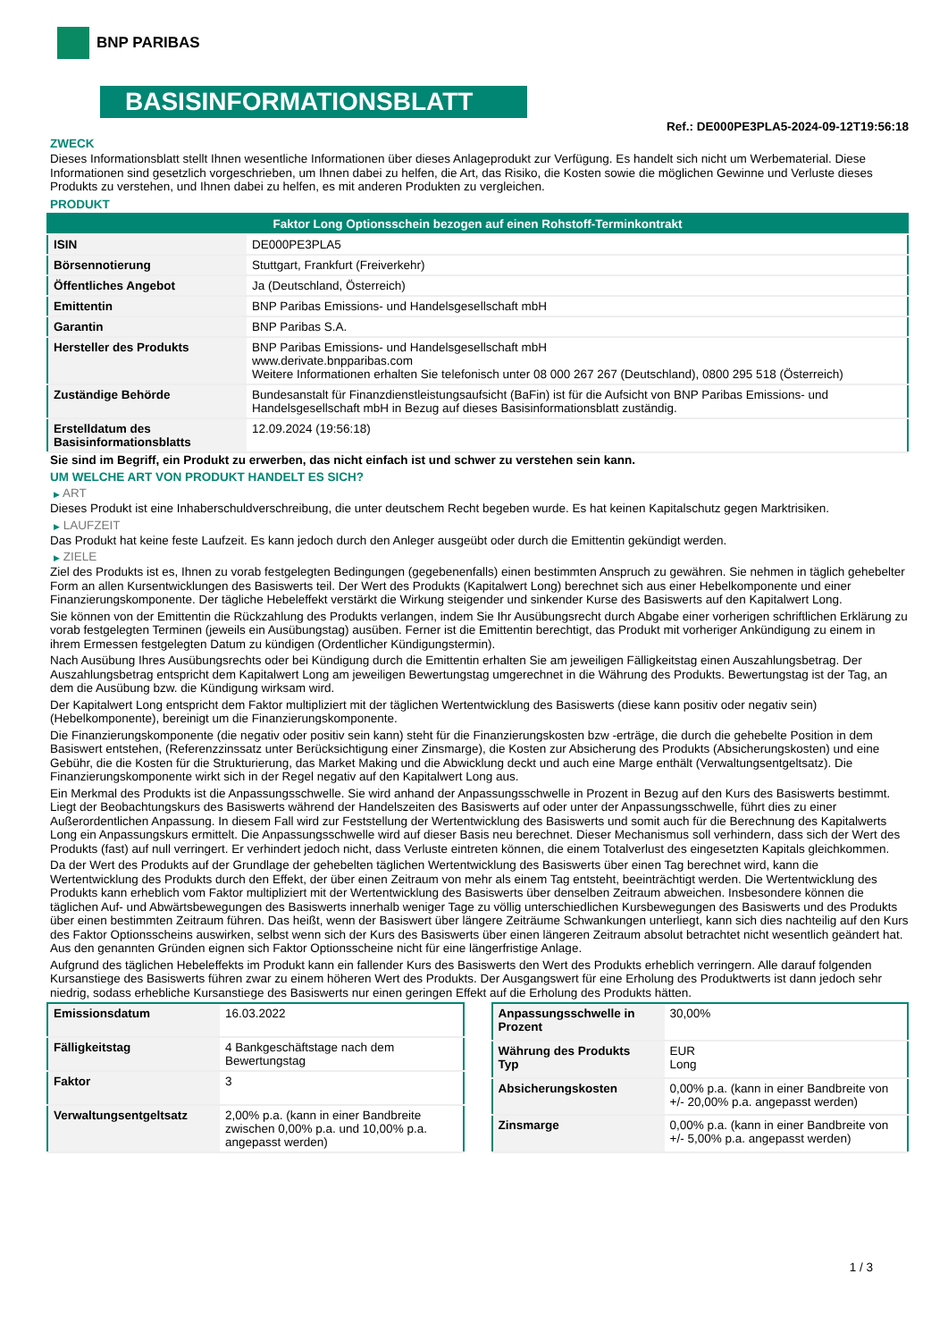BNP PARIBAS
BASISINFORMATIONSBLATT
Ref.: DE000PE3PLA5-2024-09-12T19:56:18
ZWECK
Dieses Informationsblatt stellt Ihnen wesentliche Informationen über dieses Anlageprodukt zur Verfügung. Es handelt sich nicht um Werbematerial. Diese Informationen sind gesetzlich vorgeschrieben, um Ihnen dabei zu helfen, die Art, das Risiko, die Kosten sowie die möglichen Gewinne und Verluste dieses Produkts zu verstehen, und Ihnen dabei zu helfen, es mit anderen Produkten zu vergleichen.
PRODUKT
| Faktor Long Optionsschein bezogen auf einen Rohstoff-Terminkontrakt | |
| ISIN | DE000PE3PLA5 |
| Börsennotierung | Stuttgart, Frankfurt (Freiverkehr) |
| Öffentliches Angebot | Ja (Deutschland, Österreich) |
| Emittentin | BNP Paribas Emissions- und Handelsgesellschaft mbH |
| Garantin | BNP Paribas S.A. |
| Hersteller des Produkts | BNP Paribas Emissions- und Handelsgesellschaft mbH www.derivate.bnpparibas.com Weitere Informationen erhalten Sie telefonisch unter 08 000 267 267 (Deutschland), 0800 295 518 (Österreich) |
| Zuständige Behörde | Bundesanstalt für Finanzdienstleistungsaufsicht (BaFin) ist für die Aufsicht von BNP Paribas Emissions- und Handelsgesellschaft mbH in Bezug auf dieses Basisinformationsblatt zuständig. |
| Erstelldatum des Basisinformationsblatts | 12.09.2024 (19:56:18) |
Sie sind im Begriff, ein Produkt zu erwerben, das nicht einfach ist und schwer zu verstehen sein kann.
UM WELCHE ART VON PRODUKT HANDELT ES SICH?
▶ ART
Dieses Produkt ist eine Inhaberschuldverschreibung, die unter deutschem Recht begeben wurde. Es hat keinen Kapitalschutz gegen Marktrisiken.
▶ LAUFZEIT
Das Produkt hat keine feste Laufzeit. Es kann jedoch durch den Anleger ausgeübt oder durch die Emittentin gekündigt werden.
▶ ZIELE
Ziel des Produkts ist es, Ihnen zu vorab festgelegten Bedingungen (gegebenenfalls) einen bestimmten Anspruch zu gewähren. Sie nehmen in täglich gehebelter Form an allen Kursentwicklungen des Basiswerts teil. Der Wert des Produkts (Kapitalwert Long) berechnet sich aus einer Hebelkomponente und einer Finanzierungskomponente. Der tägliche Hebeleffekt verstärkt die Wirkung steigender und sinkender Kurse des Basiswerts auf den Kapitalwert Long.
Sie können von der Emittentin die Rückzahlung des Produkts verlangen, indem Sie Ihr Ausübungsrecht durch Abgabe einer vorherigen schriftlichen Erklärung zu vorab festgelegten Terminen (jeweils ein Ausübungstag) ausüben. Ferner ist die Emittentin berechtigt, das Produkt mit vorheriger Ankündigung zu einem in ihrem Ermessen festgelegten Datum zu kündigen (Ordentlicher Kündigungstermin).
Nach Ausübung Ihres Ausübungsrechts oder bei Kündigung durch die Emittentin erhalten Sie am jeweiligen Fälligkeitstag einen Auszahlungsbetrag. Der Auszahlungsbetrag entspricht dem Kapitalwert Long am jeweiligen Bewertungstag umgerechnet in die Währung des Produkts. Bewertungstag ist der Tag, an dem die Ausübung bzw. die Kündigung wirksam wird.
Der Kapitalwert Long entspricht dem Faktor multipliziert mit der täglichen Wertentwicklung des Basiswerts (diese kann positiv oder negativ sein) (Hebelkomponente), bereinigt um die Finanzierungskomponente.
Die Finanzierungskomponente (die negativ oder positiv sein kann) steht für die Finanzierungskosten bzw -erträge, die durch die gehebelte Position in dem Basiswert entstehen, (Referenzzinssatz unter Berücksichtigung einer Zinsmarge), die Kosten zur Absicherung des Produkts (Absicherungskosten) und eine Gebühr, die die Kosten für die Strukturierung, das Market Making und die Abwicklung deckt und auch eine Marge enthält (Verwaltungsentgeltsatz). Die Finanzierungskomponente wirkt sich in der Regel negativ auf den Kapitalwert Long aus.
Ein Merkmal des Produkts ist die Anpassungsschwelle. Sie wird anhand der Anpassungsschwelle in Prozent in Bezug auf den Kurs des Basiswerts bestimmt. Liegt der Beobachtungskurs des Basiswerts während der Handelszeiten des Basiswerts auf oder unter der Anpassungsschwelle, führt dies zu einer Außerordentlichen Anpassung. In diesem Fall wird zur Feststellung der Wertentwicklung des Basiswerts und somit auch für die Berechnung des Kapitalwerts Long ein Anpassungskurs ermittelt. Die Anpassungsschwelle wird auf dieser Basis neu berechnet. Dieser Mechanismus soll verhindern, dass sich der Wert des Produkts (fast) auf null verringert. Er verhindert jedoch nicht, dass Verluste eintreten können, die einem Totalverlust des eingesetzten Kapitals gleichkommen.
Da der Wert des Produkts auf der Grundlage der gehebelten täglichen Wertentwicklung des Basiswerts über einen Tag berechnet wird, kann die Wertentwicklung des Produkts durch den Effekt, der über einen Zeitraum von mehr als einem Tag entsteht, beeinträchtigt werden. Die Wertentwicklung des Produkts kann erheblich vom Faktor multipliziert mit der Wertentwicklung des Basiswerts über denselben Zeitraum abweichen. Insbesondere können die täglichen Auf- und Abwärtsbewegungen des Basiswerts innerhalb weniger Tage zu völlig unterschiedlichen Kursbewegungen des Basiswerts und des Produkts über einen bestimmten Zeitraum führen. Das heißt, wenn der Basiswert über längere Zeiträume Schwankungen unterliegt, kann sich dies nachteilig auf den Kurs des Faktor Optionsscheins auswirken, selbst wenn sich der Kurs des Basiswerts über einen längeren Zeitraum absolut betrachtet nicht wesentlich geändert hat. Aus den genannten Gründen eignen sich Faktor Optionsscheine nicht für eine längerfristige Anlage.
Aufgrund des täglichen Hebeleffekts im Produkt kann ein fallender Kurs des Basiswerts den Wert des Produkts erheblich verringern. Alle darauf folgenden Kursanstiege des Basiswerts führen zwar zu einem höheren Wert des Produkts. Der Ausgangswert für eine Erholung des Produktwerts ist dann jedoch sehr niedrig, sodass erhebliche Kursanstiege des Basiswerts nur einen geringen Effekt auf die Erholung des Produkts hätten.
| Emissionsdatum | 16.03.2022 |
| Fälligkeitstag | 4 Bankgeschäftstage nach dem Bewertungstag |
| Faktor | 3 |
| Verwaltungsentgeltsatz | 2,00% p.a. (kann in einer Bandbreite zwischen 0,00% p.a. und 10,00% p.a. angepasst werden) |
| Anpassungsschwelle in Prozent | 30,00% |
| Währung des Produkts Typ | EUR Long |
| Absicherungskosten | 0,00% p.a. (kann in einer Bandbreite von +/- 20,00% p.a. angepasst werden) |
| Zinsmarge | 0,00% p.a. (kann in einer Bandbreite von +/- 5,00% p.a. angepasst werden) |
1 / 3